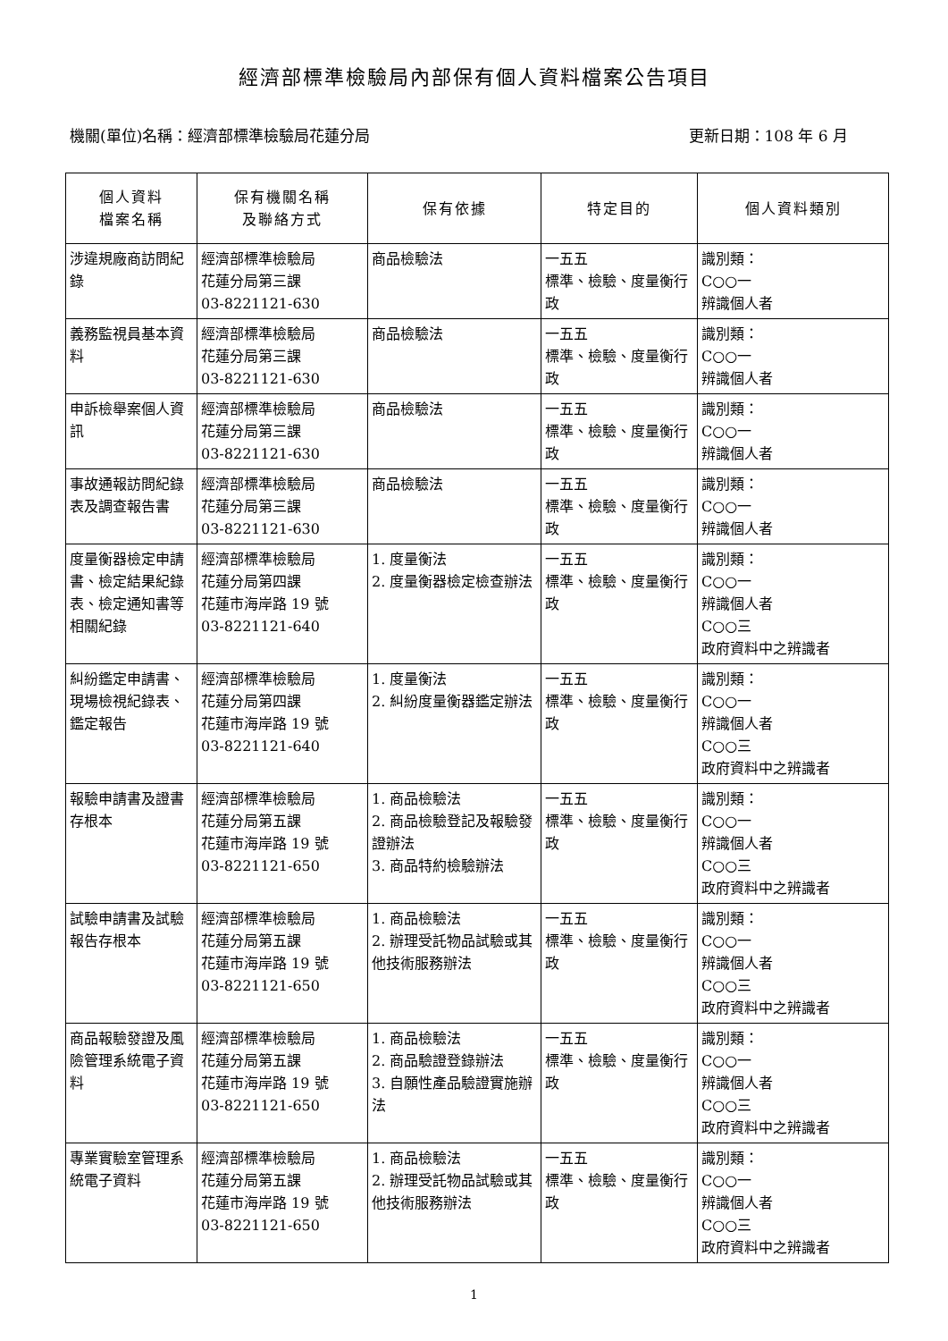經濟部標準檢驗局內部保有個人資料檔案公告項目
機關(單位)名稱：經濟部標準檢驗局花蓮分局 更新日期：108 年 6 月
| 個人資料 檔案名稱 | 保有機關名稱 及聯絡方式 | 保有依據 | 特定目的 | 個人資料類別 |
| --- | --- | --- | --- | --- |
| 涉違規廠商訪問紀錄 | 經濟部標準檢驗局 花蓮分局第三課 03-8221121-630 | 商品檢驗法 | 一五五 標準、檢驗、度量衡行政 | 識別類： C○○一 辨識個人者 |
| 義務監視員基本資料 | 經濟部標準檢驗局 花蓮分局第三課 03-8221121-630 | 商品檢驗法 | 一五五 標準、檢驗、度量衡行政 | 識別類： C○○一 辨識個人者 |
| 申訴檢舉案個人資訊 | 經濟部標準檢驗局 花蓮分局第三課 03-8221121-630 | 商品檢驗法 | 一五五 標準、檢驗、度量衡行政 | 識別類： C○○一 辨識個人者 |
| 事故通報訪問紀錄表及調查報告書 | 經濟部標準檢驗局 花蓮分局第三課 03-8221121-630 | 商品檢驗法 | 一五五 標準、檢驗、度量衡行政 | 識別類： C○○一 辨識個人者 |
| 度量衡器檢定申請書、檢定結果紀錄表、檢定通知書等相關紀錄 | 經濟部標準檢驗局 花蓮分局第四課 花蓮市海岸路 19 號 03-8221121-640 | 1. 度量衡法 2. 度量衡器檢定檢查辦法 | 一五五 標準、檢驗、度量衡行政 | 識別類： C○○一 辨識個人者 C○○三 政府資料中之辨識者 |
| 糾紛鑑定申請書、現場檢視紀錄表、 鑑定報告 | 經濟部標準檢驗局 花蓮分局第四課 花蓮市海岸路 19 號 03-8221121-640 | 1. 度量衡法 2. 糾紛度量衡器鑑定辦法 | 一五五 標準、檢驗、度量衡行政 | 識別類： C○○一 辨識個人者 C○○三 政府資料中之辨識者 |
| 報驗申請書及證書存根本 | 經濟部標準檢驗局 花蓮分局第五課 花蓮市海岸路 19 號 03-8221121-650 | 1. 商品檢驗法 2. 商品檢驗登記及報驗發證辦法 3. 商品特約檢驗辦法 | 一五五 標準、檢驗、度量衡行政 | 識別類： C○○一 辨識個人者 C○○三 政府資料中之辨識者 |
| 試驗申請書及試驗報告存根本 | 經濟部標準檢驗局 花蓮分局第五課 花蓮市海岸路 19 號 03-8221121-650 | 1. 商品檢驗法 2. 辦理受託物品試驗或其他技術服務辦法 | 一五五 標準、檢驗、度量衡行政 | 識別類： C○○一 辨識個人者 C○○三 政府資料中之辨識者 |
| 商品報驗發證及風險管理系統電子資料 | 經濟部標準檢驗局 花蓮分局第五課 花蓮市海岸路 19 號 03-8221121-650 | 1. 商品檢驗法 2. 商品驗證登錄辦法 3. 自願性產品驗證實施辦法 | 一五五 標準、檢驗、度量衡行政 | 識別類： C○○一 辨識個人者 C○○三 政府資料中之辨識者 |
| 專業實驗室管理系統電子資料 | 經濟部標準檢驗局 花蓮分局第五課 花蓮市海岸路 19 號 03-8221121-650 | 1. 商品檢驗法 2. 辦理受託物品試驗或其他技術服務辦法 | 一五五 標準、檢驗、度量衡行政 | 識別類： C○○一 辨識個人者 C○○三 政府資料中之辨識者 |
1